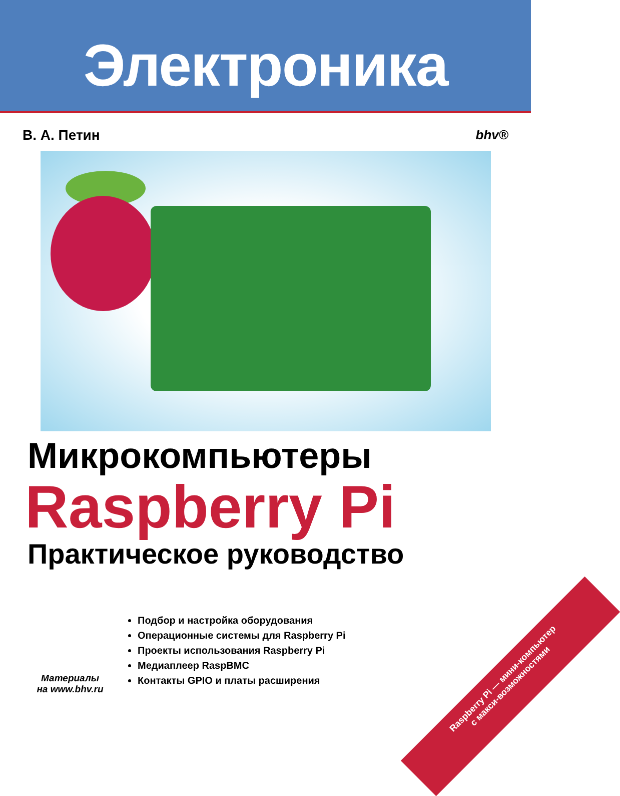Электроника
В. А. Петин bhv®
Микрокомпьютеры
Raspberry Pi
Практическое руководство
Материалы
на www.bhv.ru
Подбор и настройка оборудования
Операционные системы для Raspberry Pi
Проекты использования Raspberry Pi
Медиаплеер RaspBMC
Контакты GPIO и платы расширения
Raspberry Pi — мини-компьютер
с макси-возможностями